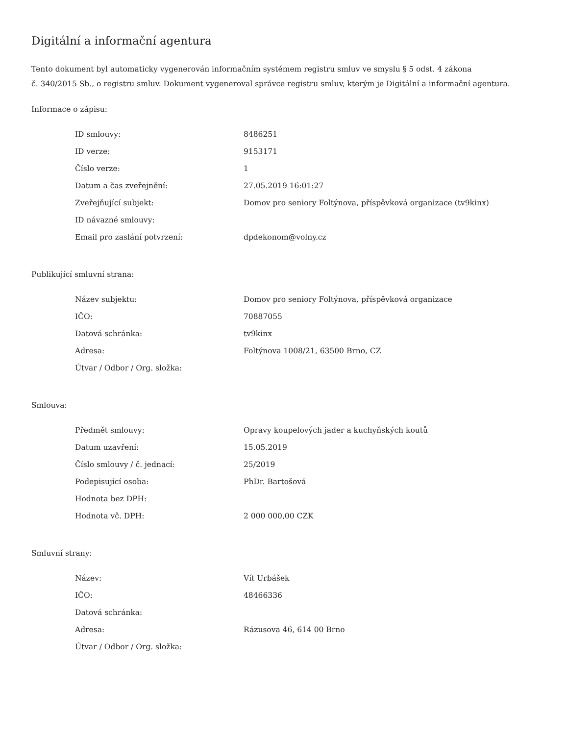Digitální a informační agentura
Tento dokument byl automaticky vygenerován informačním systémem registru smluv ve smyslu § 5 odst. 4 zákona
č. 340/2015 Sb., o registru smluv. Dokument vygeneroval správce registru smluv, kterým je Digitální a informační agentura.
Informace o zápisu:
| ID smlouvy: | 8486251 |
| ID verze: | 9153171 |
| Číslo verze: | 1 |
| Datum a čas zveřejnění: | 27.05.2019 16:01:27 |
| Zveřejňující subjekt: | Domov pro seniory Foltýnova, příspěvková organizace (tv9kinx) |
| ID návazné smlouvy: | |
| Email pro zaslání potvrzení: | dpdekonom@volny.cz |
Publikující smluvní strana:
| Název subjektu: | Domov pro seniory Foltýnova, příspěvková organizace |
| IČO: | 70887055 |
| Datová schránka: | tv9kinx |
| Adresa: | Foltýnova 1008/21, 63500 Brno, CZ |
| Útvar / Odbor / Org. složka: | |
Smlouva:
| Předmět smlouvy: | Opravy koupelových jader a kuchyňských koutů |
| Datum uzavření: | 15.05.2019 |
| Číslo smlouvy / č. jednací: | 25/2019 |
| Podepisující osoba: | PhDr. Bartošová |
| Hodnota bez DPH: | |
| Hodnota vč. DPH: | 2 000 000,00 CZK |
Smluvní strany:
| Název: | Vít Urbášek |
| IČO: | 48466336 |
| Datová schránka: | |
| Adresa: | Rázusova 46, 614 00 Brno |
| Útvar / Odbor / Org. složka: | |